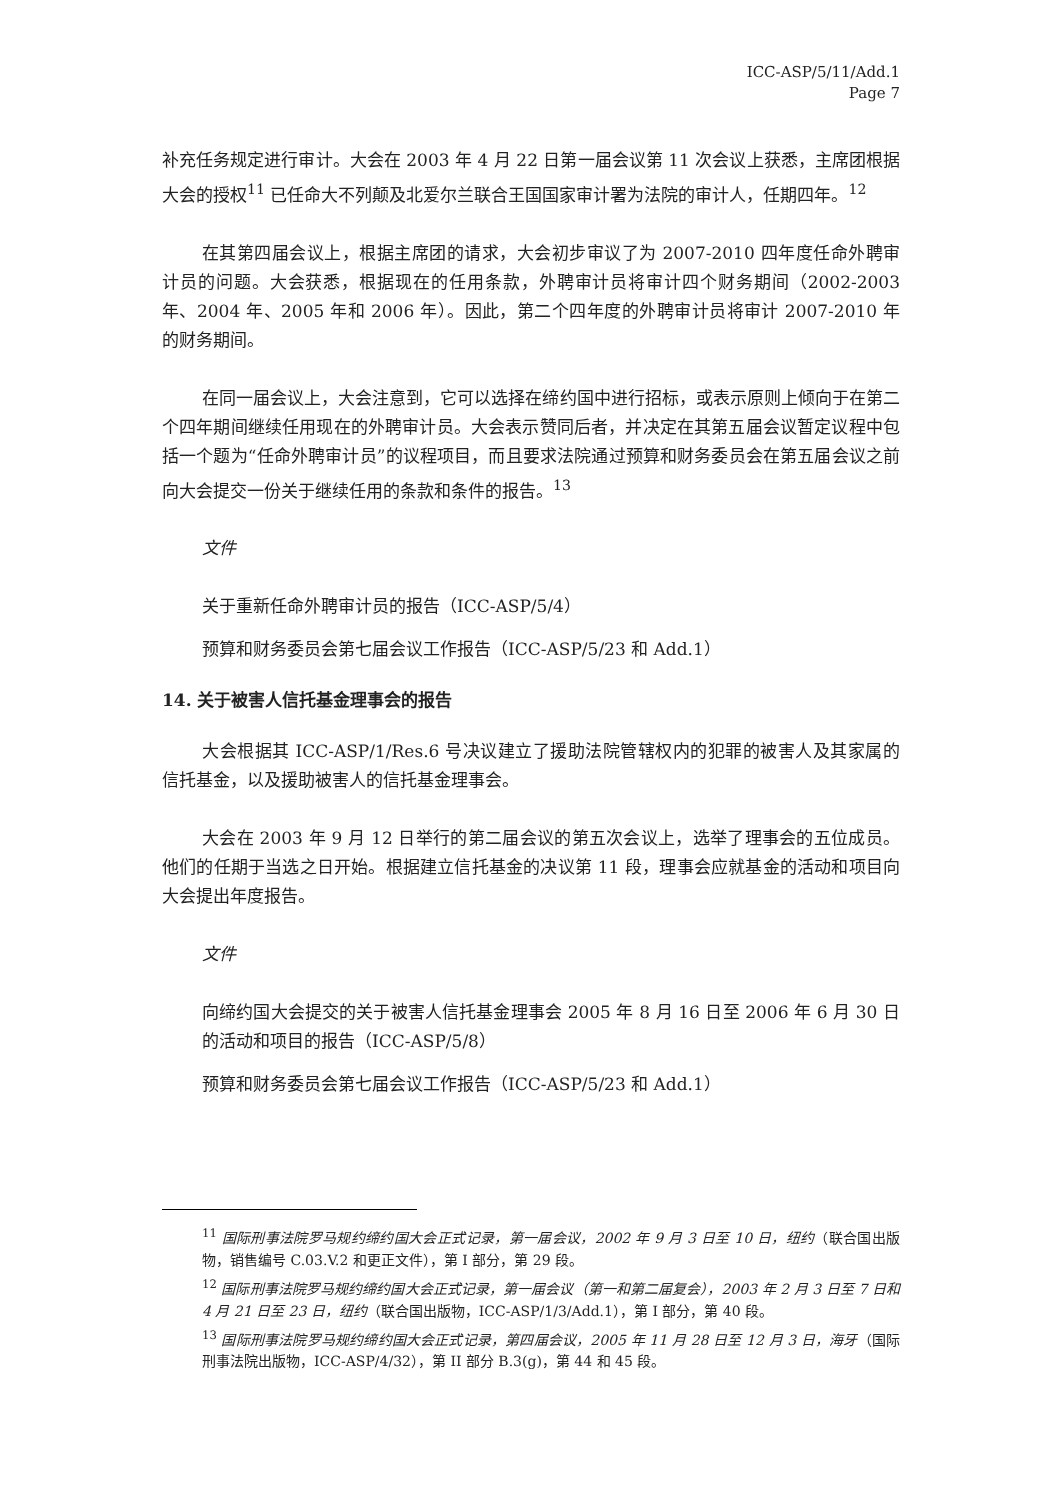ICC-ASP/5/11/Add.1
Page 7
补充任务规定进行审计。大会在 2003 年 4 月 22 日第一届会议第 11 次会议上获悉，主席团根据大会的授权<sup>11</sup> 已任命大不列颠及北爱尔兰联合王国国家审计署为法院的审计人，任期四年。<sup>12</sup>
在其第四届会议上，根据主席团的请求，大会初步审议了为 2007-2010 四年度任命外聘审计员的问题。大会获悉，根据现在的任用条款，外聘审计员将审计四个财务期间（2002-2003 年、2004 年、2005 年和 2006 年）。因此，第二个四年度的外聘审计员将审计 2007-2010 年的财务期间。
在同一届会议上，大会注意到，它可以选择在缔约国中进行招标，或表示原则上倾向于在第二个四年期间继续任用现在的外聘审计员。大会表示赞同后者，并决定在其第五届会议暂定议程中包括一个题为“任命外聘审计员”的议程项目，而且要求法院通过预算和财务委员会在第五届会议之前向大会提交一份关于继续任用的条款和条件的报告。<sup>13</sup>
文件
关于重新任命外聘审计员的报告（ICC-ASP/5/4）
预算和财务委员会第七届会议工作报告（ICC-ASP/5/23 和 Add.1）
14. 关于被害人信托基金理事会的报告
大会根据其 ICC-ASP/1/Res.6 号决议建立了援助法院管辖权内的犯罪的被害人及其家属的信托基金，以及援助被害人的信托基金理事会。
大会在 2003 年 9 月 12 日举行的第二届会议的第五次会议上，选举了理事会的五位成员。他们的任期于当选之日开始。根据建立信托基金的决议第 11 段，理事会应就基金的活动和项目向大会提出年度报告。
文件
向缔约国大会提交的关于被害人信托基金理事会 2005 年 8 月 16 日至 2006 年 6 月 30 日的活动和项目的报告（ICC-ASP/5/8）
预算和财务委员会第七届会议工作报告（ICC-ASP/5/23 和 Add.1）
<sup>11</sup> 国际刑事法院罗马规约缔约国大会正式记录，第一届会议，2002 年 9 月 3 日至 10 日，纽约（联合国出版物，销售编号 C.03.V.2 和更正文件），第 I 部分，第 29 段。
<sup>12</sup> 国际刑事法院罗马规约缔约国大会正式记录，第一届会议（第一和第二届复会），2003 年 2 月 3 日至 7 日和 4 月 21 日至 23 日，纽约（联合国出版物，ICC-ASP/1/3/Add.1），第 I 部分，第 40 段。
<sup>13</sup> 国际刑事法院罗马规约缔约国大会正式记录，第四届会议，2005 年 11 月 28 日至 12 月 3 日，海牙（国际刑事法院出版物，ICC-ASP/4/32），第 II 部分 B.3(g)，第 44 和 45 段。